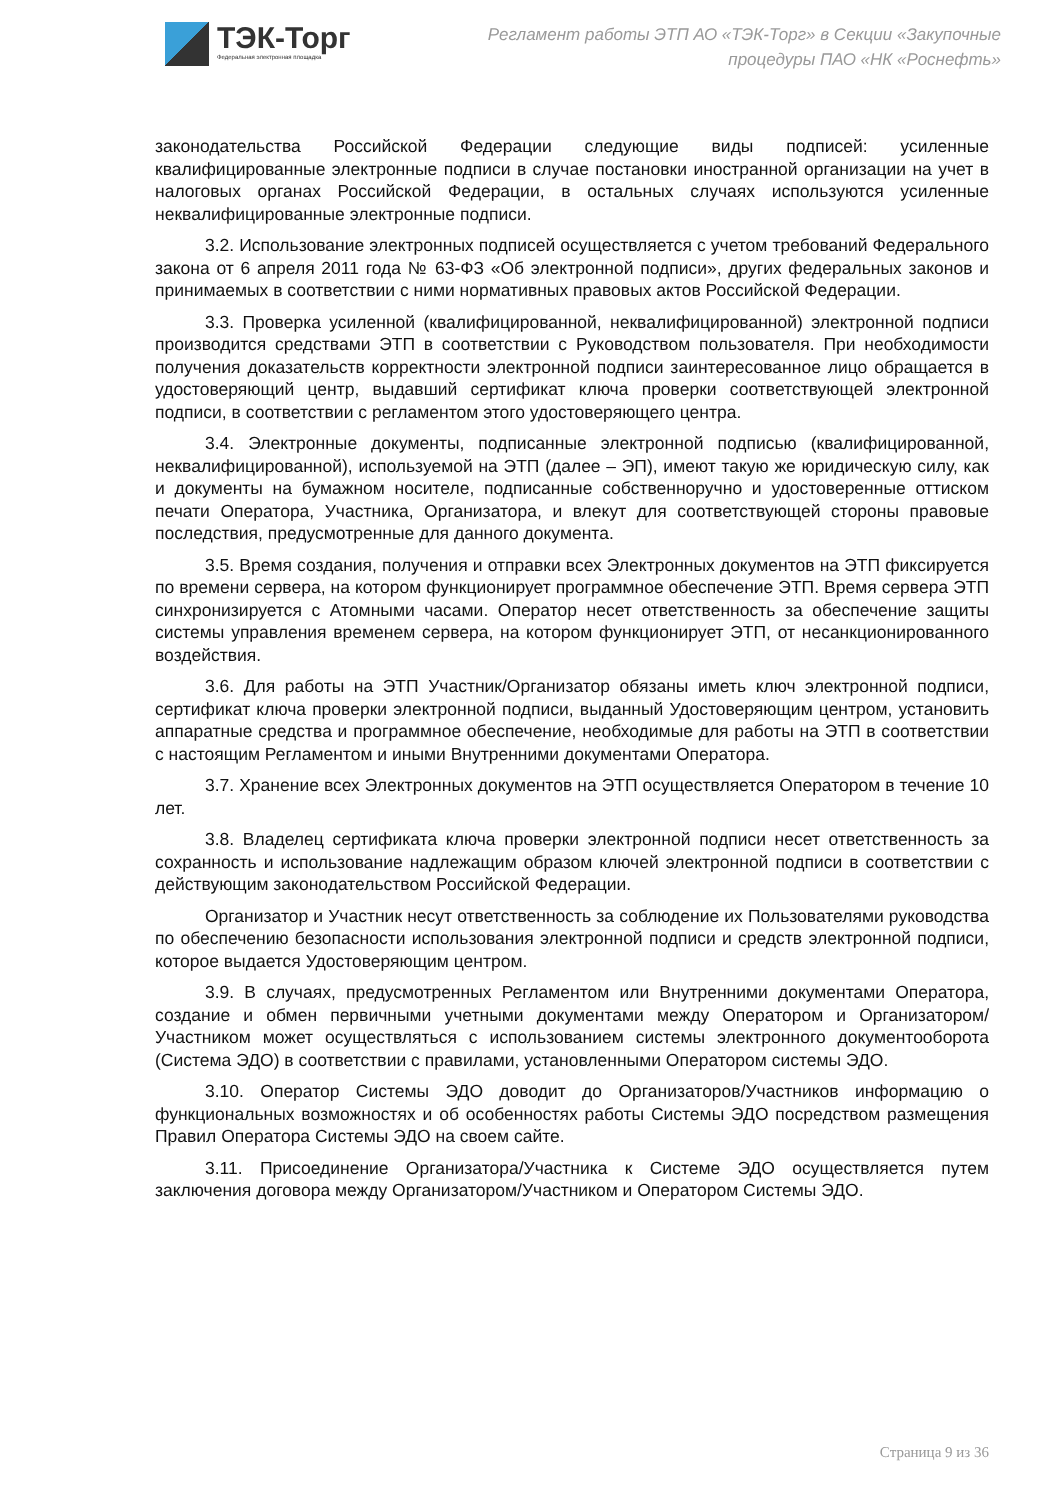ТЭК-Торг
Федеральная электронная площадка
Регламент работы ЭТП АО «ТЭК-Торг» в Секции «Закупочные процедуры ПАО «НК «Роснефть»
законодательства Российской Федерации следующие виды подписей: усиленные квалифицированные электронные подписи в случае постановки иностранной организации на учет в налоговых органах Российской Федерации, в остальных случаях используются усиленные неквалифицированные электронные подписи.
3.2. Использование электронных подписей осуществляется с учетом требований Федерального закона от 6 апреля 2011 года № 63-ФЗ «Об электронной подписи», других федеральных законов и принимаемых в соответствии с ними нормативных правовых актов Российской Федерации.
3.3. Проверка усиленной (квалифицированной, неквалифицированной) электронной подписи производится средствами ЭТП в соответствии с Руководством пользователя. При необходимости получения доказательств корректности электронной подписи заинтересованное лицо обращается в удостоверяющий центр, выдавший сертификат ключа проверки соответствующей электронной подписи, в соответствии с регламентом этого удостоверяющего центра.
3.4. Электронные документы, подписанные электронной подписью (квалифицированной, неквалифицированной), используемой на ЭТП (далее – ЭП), имеют такую же юридическую силу, как и документы на бумажном носителе, подписанные собственноручно и удостоверенные оттиском печати Оператора, Участника, Организатора, и влекут для соответствующей стороны правовые последствия, предусмотренные для данного документа.
3.5. Время создания, получения и отправки всех Электронных документов на ЭТП фиксируется по времени сервера, на котором функционирует программное обеспечение ЭТП. Время сервера ЭТП синхронизируется с Атомными часами. Оператор несет ответственность за обеспечение защиты системы управления временем сервера, на котором функционирует ЭТП, от несанкционированного воздействия.
3.6. Для работы на ЭТП Участник/Организатор обязаны иметь ключ электронной подписи, сертификат ключа проверки электронной подписи, выданный Удостоверяющим центром, установить аппаратные средства и программное обеспечение, необходимые для работы на ЭТП в соответствии с настоящим Регламентом и иными Внутренними документами Оператора.
3.7. Хранение всех Электронных документов на ЭТП осуществляется Оператором в течение 10 лет.
3.8. Владелец сертификата ключа проверки электронной подписи несет ответственность за сохранность и использование надлежащим образом ключей электронной подписи в соответствии с действующим законодательством Российской Федерации.
Организатор и Участник несут ответственность за соблюдение их Пользователями руководства по обеспечению безопасности использования электронной подписи и средств электронной подписи, которое выдается Удостоверяющим центром.
3.9. В случаях, предусмотренных Регламентом или Внутренними документами Оператора, создание и обмен первичными учетными документами между Оператором и Организатором/Участником может осуществляться с использованием системы электронного документооборота (Система ЭДО) в соответствии с правилами, установленными Оператором системы ЭДО.
3.10. Оператор Системы ЭДО доводит до Организаторов/Участников информацию о функциональных возможностях и об особенностях работы Системы ЭДО посредством размещения Правил Оператора Системы ЭДО на своем сайте.
3.11. Присоединение Организатора/Участника к Системе ЭДО осуществляется путем заключения договора между Организатором/Участником и Оператором Системы ЭДО.
Страница 9 из 36